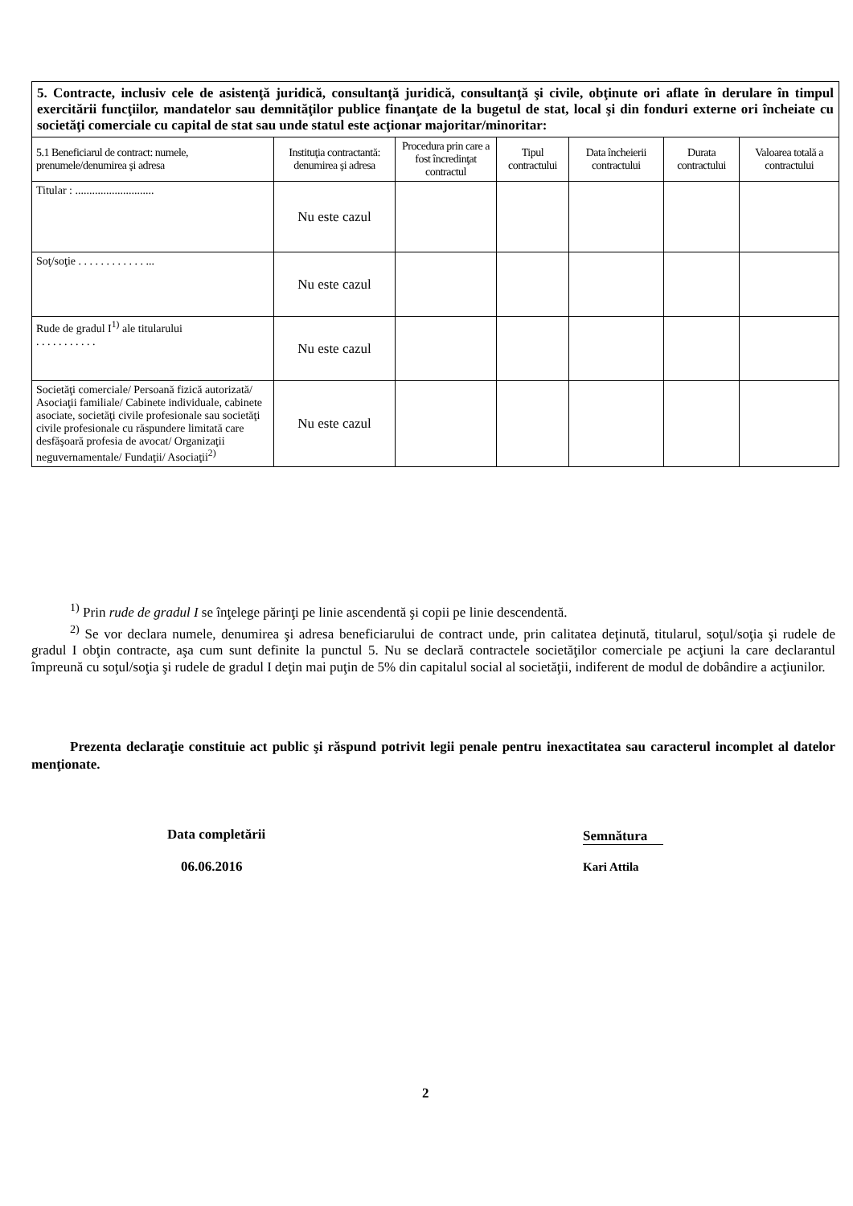5. Contracte, inclusiv cele de asistenţă juridică, consultanţă juridică, consultanţă şi civile, obţinute ori aflate în derulare în timpul exercitării funcţiilor, mandatelor sau demnităţilor publice finanţate de la bugetul de stat, local şi din fonduri externe ori încheiate cu societăţi comerciale cu capital de stat sau unde statul este acţionar majoritar/minoritar:
| 5.1 Beneficiarul de contract: numele, prenumele/denumirea şi adresa | Instituţia contractantă: denumirea şi adresa | Procedura prin care a fost încredinţat contractul | Tipul contractului | Data încheierii contractului | Durata contractului | Valoarea totală a contractului |
| --- | --- | --- | --- | --- | --- | --- |
| Titular : ............................ | Nu este cazul | | | | | |
| Soţ/soţie . . . . . . . . . . . . ... | Nu este cazul | | | | | |
| Rude de gradul I<sup>1)</sup> ale titularului . . . . . . . . . . . | Nu este cazul | | | | | |
| Societăţi comerciale/ Persoană fizică autorizată/ Asociaţii familiale/ Cabinete individuale, cabinete asociate, societăţi civile profesionale sau societăţi civile profesionale cu răspundere limitată care desfăşoară profesia de avocat/ Organizaţii neguvernamentale/ Fundaţii/ Asociaţii<sup>2)</sup> | Nu este cazul | | | | | |
<sup>1)</sup> Prin rude de gradul I se înţelege părinţi pe linie ascendentă şi copii pe linie descendentă.
<sup>2)</sup> Se vor declara numele, denumirea şi adresa beneficiarului de contract unde, prin calitatea deţinută, titularul, soţul/soţia şi rudele de gradul I obţin contracte, aşa cum sunt definite la punctul 5. Nu se declară contractele societăţilor comerciale pe acţiuni la care declarantul împreună cu soţul/soţia şi rudele de gradul I deţin mai puţin de 5% din capitalul social al societăţii, indiferent de modul de dobândire a acţiunilor.
Prezenta declaraţie constituie act public şi răspund potrivit legii penale pentru inexactitatea sau caracterul incomplet al datelor menţionate.
Data completării Semnătura
06.06.2016 Kari Attila
2